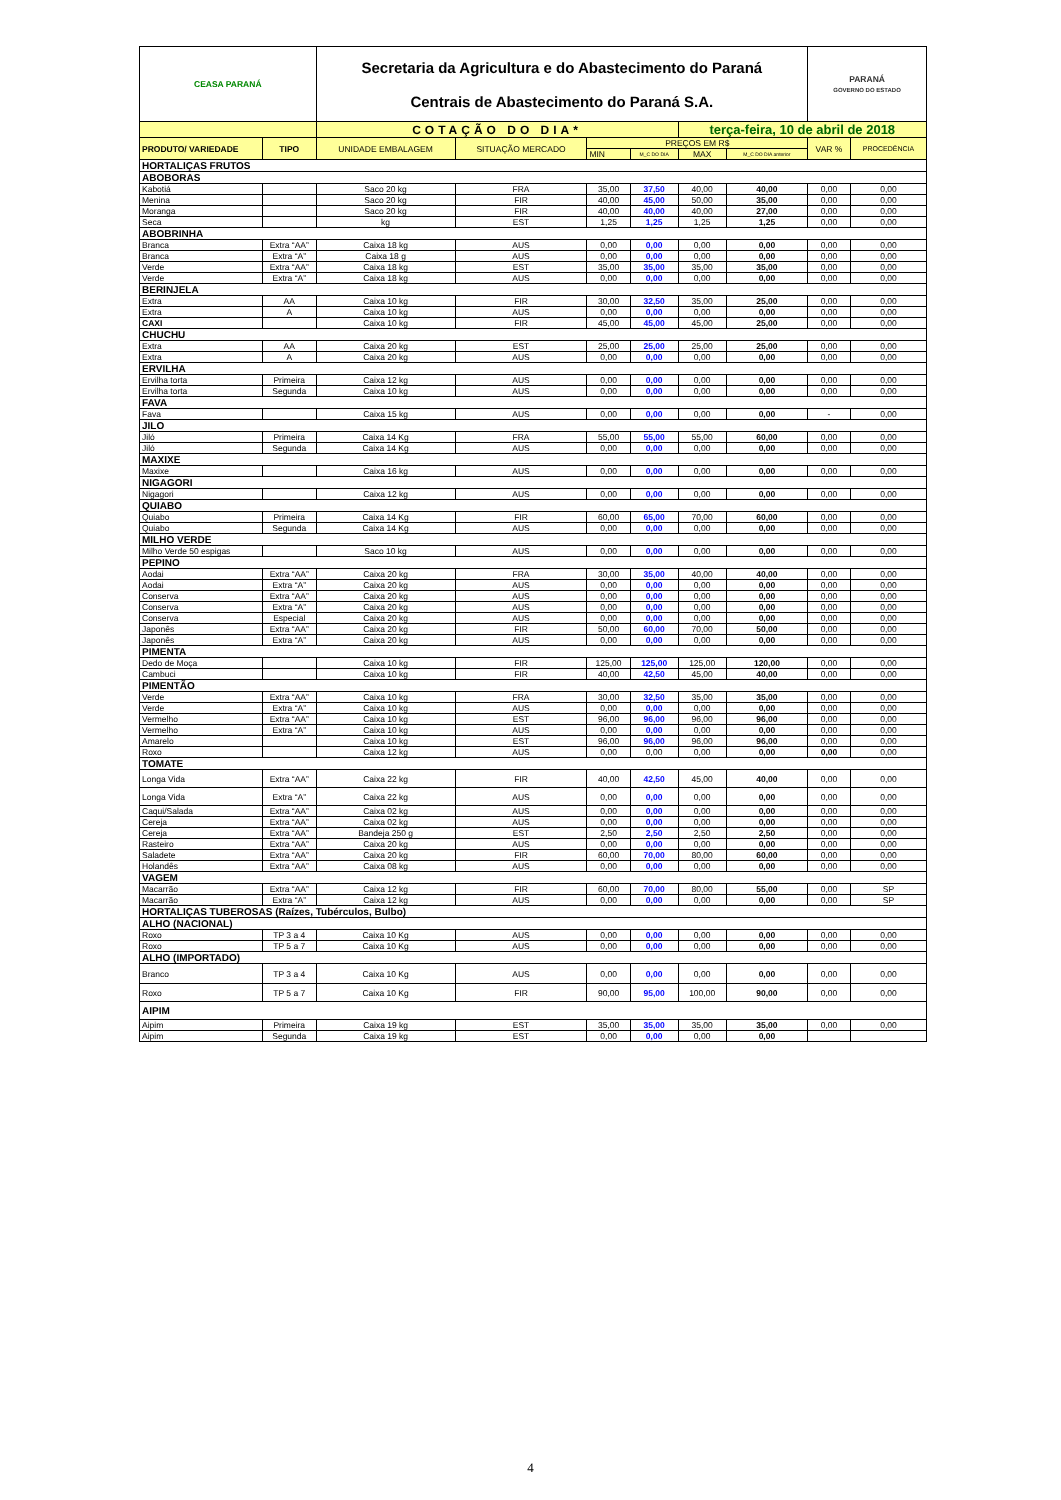| CEASA PARANÁ | | Secretaria da Agricultura e do Abastecimento do Paraná Centrais de Abastecimento do Paraná S.A. | | | | | | PARANÁ GOVERNO DO ESTADO | |
| | | COTAÇÃO DO DIA* | | | | terça-feira, 10 de abril de 2018 | | | |
| PRODUTO/ VARIEDADE | TIPO | UNIDADE EMBALAGEM | SITUAÇÃO MERCADO | PREÇOS EM R$ | | | | VAR % | PROCEDÊNCIA |
| | | | | MIN | M_C DO DIA | MAX | M_C DO DIA anterior | | |
| HORTALIÇAS FRUTOS | | | | | | | | | |
| ABOBORAS | | | | | | | | | |
| Kabotiá | | Saco 20 kg | FRA | 35,00 | 37,50 | 40,00 | 40,00 | 0,00 | 0,00 |
| Menina | | Saco 20 kg | FIR | 40,00 | 45,00 | 50,00 | 35,00 | 0,00 | 0,00 |
| Moranga | | Saco 20 kg | FIR | 40,00 | 40,00 | 40,00 | 27,00 | 0,00 | 0,00 |
| Seca | | kg | EST | 1,25 | 1,25 | 1,25 | 1,25 | 0,00 | 0,00 |
| ABOBRINHA | | | | | | | | | |
| Branca | Extra “AA” | Caixa 18 kg | AUS | 0,00 | 0,00 | 0,00 | 0,00 | 0,00 | 0,00 |
| Branca | Extra “A” | Caixa 18 g | AUS | 0,00 | 0,00 | 0,00 | 0,00 | 0,00 | 0,00 |
| Verde | Extra “AA” | Caixa 18 kg | EST | 35,00 | 35,00 | 35,00 | 35,00 | 0,00 | 0,00 |
| Verde | Extra “A” | Caixa 18 kg | AUS | 0,00 | 0,00 | 0,00 | 0,00 | 0,00 | 0,00 |
| BERINJELA | | | | | | | | | |
| Extra | AA | Caixa 10 kg | FIR | 30,00 | 32,50 | 35,00 | 25,00 | 0,00 | 0,00 |
| Extra | A | Caixa 10 kg | AUS | 0,00 | 0,00 | 0,00 | 0,00 | 0,00 | 0,00 |
| CAXI | | Caixa 10 kg | FIR | 45,00 | 45,00 | 45,00 | 25,00 | 0,00 | 0,00 |
| CHUCHU | | | | | | | | | |
| Extra | AA | Caixa 20 kg | EST | 25,00 | 25,00 | 25,00 | 25,00 | 0,00 | 0,00 |
| Extra | A | Caixa 20 kg | AUS | 0,00 | 0,00 | 0,00 | 0,00 | 0,00 | 0,00 |
| ERVILHA | | | | | | | | | |
| Ervilha torta | Primeira | Caixa 12 kg | AUS | 0,00 | 0,00 | 0,00 | 0,00 | 0,00 | 0,00 |
| Ervilha torta | Segunda | Caixa 10 kg | AUS | 0,00 | 0,00 | 0,00 | 0,00 | 0,00 | 0,00 |
| FAVA | | | | | | | | | |
| Fava | | Caixa 15 kg | AUS | 0,00 | 0,00 | 0,00 | 0,00 | - | 0,00 |
| JILO | | | | | | | | | |
| Jiló | Primeira | Caixa 14 Kg | FRA | 55,00 | 55,00 | 55,00 | 60,00 | 0,00 | 0,00 |
| Jiló | Segunda | Caixa 14 Kg | AUS | 0,00 | 0,00 | 0,00 | 0,00 | 0,00 | 0,00 |
| MAXIXE | | | | | | | | | |
| Maxixe | | Caixa 16 kg | AUS | 0,00 | 0,00 | 0,00 | 0,00 | 0,00 | 0,00 |
| NIGAGORI | | | | | | | | | |
| Nigagori | | Caixa 12 kg | AUS | 0,00 | 0,00 | 0,00 | 0,00 | 0,00 | 0,00 |
| QUIABO | | | | | | | | | |
| Quiabo | Primeira | Caixa 14 Kg | FIR | 60,00 | 65,00 | 70,00 | 60,00 | 0,00 | 0,00 |
| Quiabo | Segunda | Caixa 14 Kg | AUS | 0,00 | 0,00 | 0,00 | 0,00 | 0,00 | 0,00 |
| MILHO VERDE | | | | | | | | | |
| Milho Verde 50 espigas | | Saco 10 kg | AUS | 0,00 | 0,00 | 0,00 | 0,00 | 0,00 | 0,00 |
| PEPINO | | | | | | | | | |
| Aodai | Extra “AA” | Caixa 20 kg | FRA | 30,00 | 35,00 | 40,00 | 40,00 | 0,00 | 0,00 |
| Aodai | Extra “A” | Caixa 20 kg | AUS | 0,00 | 0,00 | 0,00 | 0,00 | 0,00 | 0,00 |
| Conserva | Extra “AA” | Caixa 20 kg | AUS | 0,00 | 0,00 | 0,00 | 0,00 | 0,00 | 0,00 |
| Conserva | Extra “A” | Caixa 20 kg | AUS | 0,00 | 0,00 | 0,00 | 0,00 | 0,00 | 0,00 |
| Conserva | Especial | Caixa 20 kg | AUS | 0,00 | 0,00 | 0,00 | 0,00 | 0,00 | 0,00 |
| Japonês | Extra “AA” | Caixa 20 kg | FIR | 50,00 | 60,00 | 70,00 | 50,00 | 0,00 | 0,00 |
| Japonês | Extra “A” | Caixa 20 kg | AUS | 0,00 | 0,00 | 0,00 | 0,00 | 0,00 | 0,00 |
| PIMENTA | | | | | | | | | |
| Dedo de Moça | | Caixa 10 kg | FIR | 125,00 | 125,00 | 125,00 | 120,00 | 0,00 | 0,00 |
| Cambuci | | Caixa 10 kg | FIR | 40,00 | 42,50 | 45,00 | 40,00 | 0,00 | 0,00 |
| PIMENTÃO | | | | | | | | | |
| Verde | Extra “AA” | Caixa 10 kg | FRA | 30,00 | 32,50 | 35,00 | 35,00 | 0,00 | 0,00 |
| Verde | Extra “A” | Caixa 10 kg | AUS | 0,00 | 0,00 | 0,00 | 0,00 | 0,00 | 0,00 |
| Vermelho | Extra “AA” | Caixa 10 kg | EST | 96,00 | 96,00 | 96,00 | 96,00 | 0,00 | 0,00 |
| Vermelho | Extra “A” | Caixa 10 kg | AUS | 0,00 | 0,00 | 0,00 | 0,00 | 0,00 | 0,00 |
| Amarelo | | Caixa 10 kg | EST | 96,00 | 96,00 | 96,00 | 96,00 | 0,00 | 0,00 |
| Roxo | | Caixa 12 kg | AUS | 0,00 | 0,00 | 0,00 | 0,00 | 0,00 | 0,00 |
| TOMATE | | | | | | | | | |
| Longa Vida | Extra “AA” | Caixa 22 kg | FIR | 40,00 | 42,50 | 45,00 | 40,00 | 0,00 | 0,00 |
| Longa Vida | Extra “A” | Caixa 22 kg | AUS | 0,00 | 0,00 | 0,00 | 0,00 | 0,00 | 0,00 |
| Caqui/Salada | Extra “AA” | Caixa 02 kg | AUS | 0,00 | 0,00 | 0,00 | 0,00 | 0,00 | 0,00 |
| Cereja | Extra “AA” | Caixa 02 kg | AUS | 0,00 | 0,00 | 0,00 | 0,00 | 0,00 | 0,00 |
| Cereja | Extra “AA” | Bandeja 250 g | EST | 2,50 | 2,50 | 2,50 | 2,50 | 0,00 | 0,00 |
| Rasteiro | Extra “AA” | Caixa 20 kg | AUS | 0,00 | 0,00 | 0,00 | 0,00 | 0,00 | 0,00 |
| Saladete | Extra “AA” | Caixa 20 kg | FIR | 60,00 | 70,00 | 80,00 | 60,00 | 0,00 | 0,00 |
| Holandês | Extra “AA” | Caixa 08 kg | AUS | 0,00 | 0,00 | 0,00 | 0,00 | 0,00 | 0,00 |
| VAGEM | | | | | | | | | |
| Macarrão | Extra “AA” | Caixa 12 kg | FIR | 60,00 | 70,00 | 80,00 | 55,00 | 0,00 | SP |
| Macarrão | Extra “A” | Caixa 12 kg | AUS | 0,00 | 0,00 | 0,00 | 0,00 | 0,00 | SP |
| HORTALIÇAS TUBEROSAS (Raízes, Tubérculos, Bulbo) | | | | | | | | | |
| ALHO (NACIONAL) | | | | | | | | | |
| Roxo | TP 3 a 4 | Caixa 10 Kg | AUS | 0,00 | 0,00 | 0,00 | 0,00 | 0,00 | 0,00 |
| Roxo | TP 5 a 7 | Caixa 10 Kg | AUS | 0,00 | 0,00 | 0,00 | 0,00 | 0,00 | 0,00 |
| ALHO (IMPORTADO) | | | | | | | | | |
| Branco | TP 3 a 4 | Caixa 10 Kg | AUS | 0,00 | 0,00 | 0,00 | 0,00 | 0,00 | 0,00 |
| Roxo | TP 5 a 7 | Caixa 10 Kg | FIR | 90,00 | 95,00 | 100,00 | 90,00 | 0,00 | 0,00 |
| AIPIM | | | | | | | | | |
| Aipim | Primeira | Caixa 19 kg | EST | 35,00 | 35,00 | 35,00 | 35,00 | 0,00 | 0,00 |
| Aipim | Segunda | Caixa 19 kg | EST | 0,00 | 0,00 | 0,00 | 0,00 | | |
4